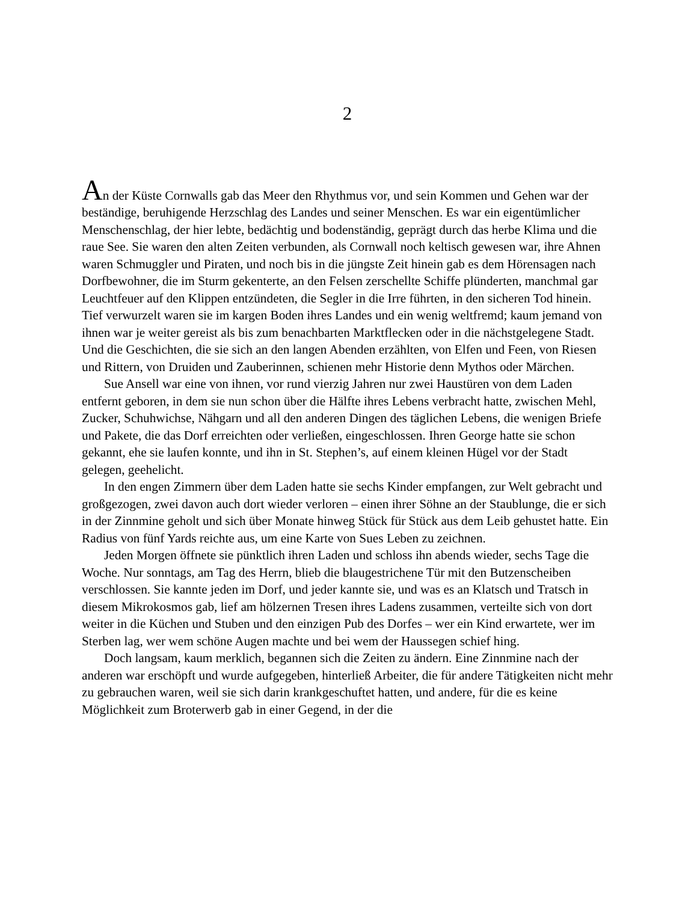2
An der Küste Cornwalls gab das Meer den Rhythmus vor, und sein Kommen und Gehen war der beständige, beruhigende Herzschlag des Landes und seiner Menschen. Es war ein eigentümlicher Menschenschlag, der hier lebte, bedächtig und bodenständig, geprägt durch das herbe Klima und die raue See. Sie waren den alten Zeiten verbunden, als Cornwall noch keltisch gewesen war, ihre Ahnen waren Schmuggler und Piraten, und noch bis in die jüngste Zeit hinein gab es dem Hörensagen nach Dorfbewohner, die im Sturm gekenterte, an den Felsen zerschellte Schiffe plünderten, manchmal gar Leuchtfeuer auf den Klippen entzündeten, die Segler in die Irre führten, in den sicheren Tod hinein. Tief verwurzelt waren sie im kargen Boden ihres Landes und ein wenig weltfremd; kaum jemand von ihnen war je weiter gereist als bis zum benachbarten Marktflecken oder in die nächstgelegene Stadt. Und die Geschichten, die sie sich an den langen Abenden erzählten, von Elfen und Feen, von Riesen und Rittern, von Druiden und Zauberinnen, schienen mehr Historie denn Mythos oder Märchen.
Sue Ansell war eine von ihnen, vor rund vierzig Jahren nur zwei Haustüren von dem Laden entfernt geboren, in dem sie nun schon über die Hälfte ihres Lebens verbracht hatte, zwischen Mehl, Zucker, Schuhwichse, Nähgarn und all den anderen Dingen des täglichen Lebens, die wenigen Briefe und Pakete, die das Dorf erreichten oder verließen, eingeschlossen. Ihren George hatte sie schon gekannt, ehe sie laufen konnte, und ihn in St. Stephen’s, auf einem kleinen Hügel vor der Stadt gelegen, geehelicht.
In den engen Zimmern über dem Laden hatte sie sechs Kinder empfangen, zur Welt gebracht und großgezogen, zwei davon auch dort wieder verloren – einen ihrer Söhne an der Staublunge, die er sich in der Zinnmine geholt und sich über Monate hinweg Stück für Stück aus dem Leib gehustet hatte. Ein Radius von fünf Yards reichte aus, um eine Karte von Sues Leben zu zeichnen.
Jeden Morgen öffnete sie pünktlich ihren Laden und schloss ihn abends wieder, sechs Tage die Woche. Nur sonntags, am Tag des Herrn, blieb die blaugestrichene Tür mit den Butzenscheiben verschlossen. Sie kannte jeden im Dorf, und jeder kannte sie, und was es an Klatsch und Tratsch in diesem Mikrokosmos gab, lief am hölzernen Tresen ihres Ladens zusammen, verteilte sich von dort weiter in die Küchen und Stuben und den einzigen Pub des Dorfes – wer ein Kind erwartete, wer im Sterben lag, wer wem schöne Augen machte und bei wem der Haussegen schief hing.
Doch langsam, kaum merklich, begannen sich die Zeiten zu ändern. Eine Zinnmine nach der anderen war erschöpft und wurde aufgegeben, hinterließ Arbeiter, die für andere Tätigkeiten nicht mehr zu gebrauchen waren, weil sie sich darin krankgeschuftet hatten, und andere, für die es keine Möglichkeit zum Broterwerb gab in einer Gegend, in der die